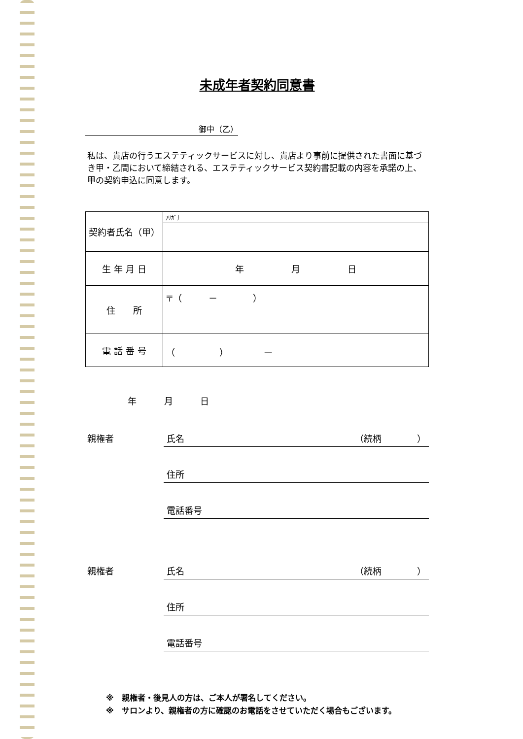未成年者契約同意書
御中（乙）
私は、貴店の行うエステティックサービスに対し、貴店より事前に提供された書面に基づき甲・乙間において締結される、エステティックサービス契約書記載の内容を承諾の上、甲の契約申込に同意します。
| 契約者氏名（甲） | ﾌﾘｶﾞﾅ |
| 生 年 月 日 | 年 月 日 |
| 住 所 | 〒（ － ） |
| 電 話 番 号 | （ ） ー |
年 月 日
親権者 氏名 （続柄　　　　）
住所
電話番号
親権者 氏名 （続柄　　　　）
住所
電話番号
※　親権者・後見人の方は、ご本人が署名してください。
※　サロンより、親権者の方に確認のお電話をさせていただく場合もございます。